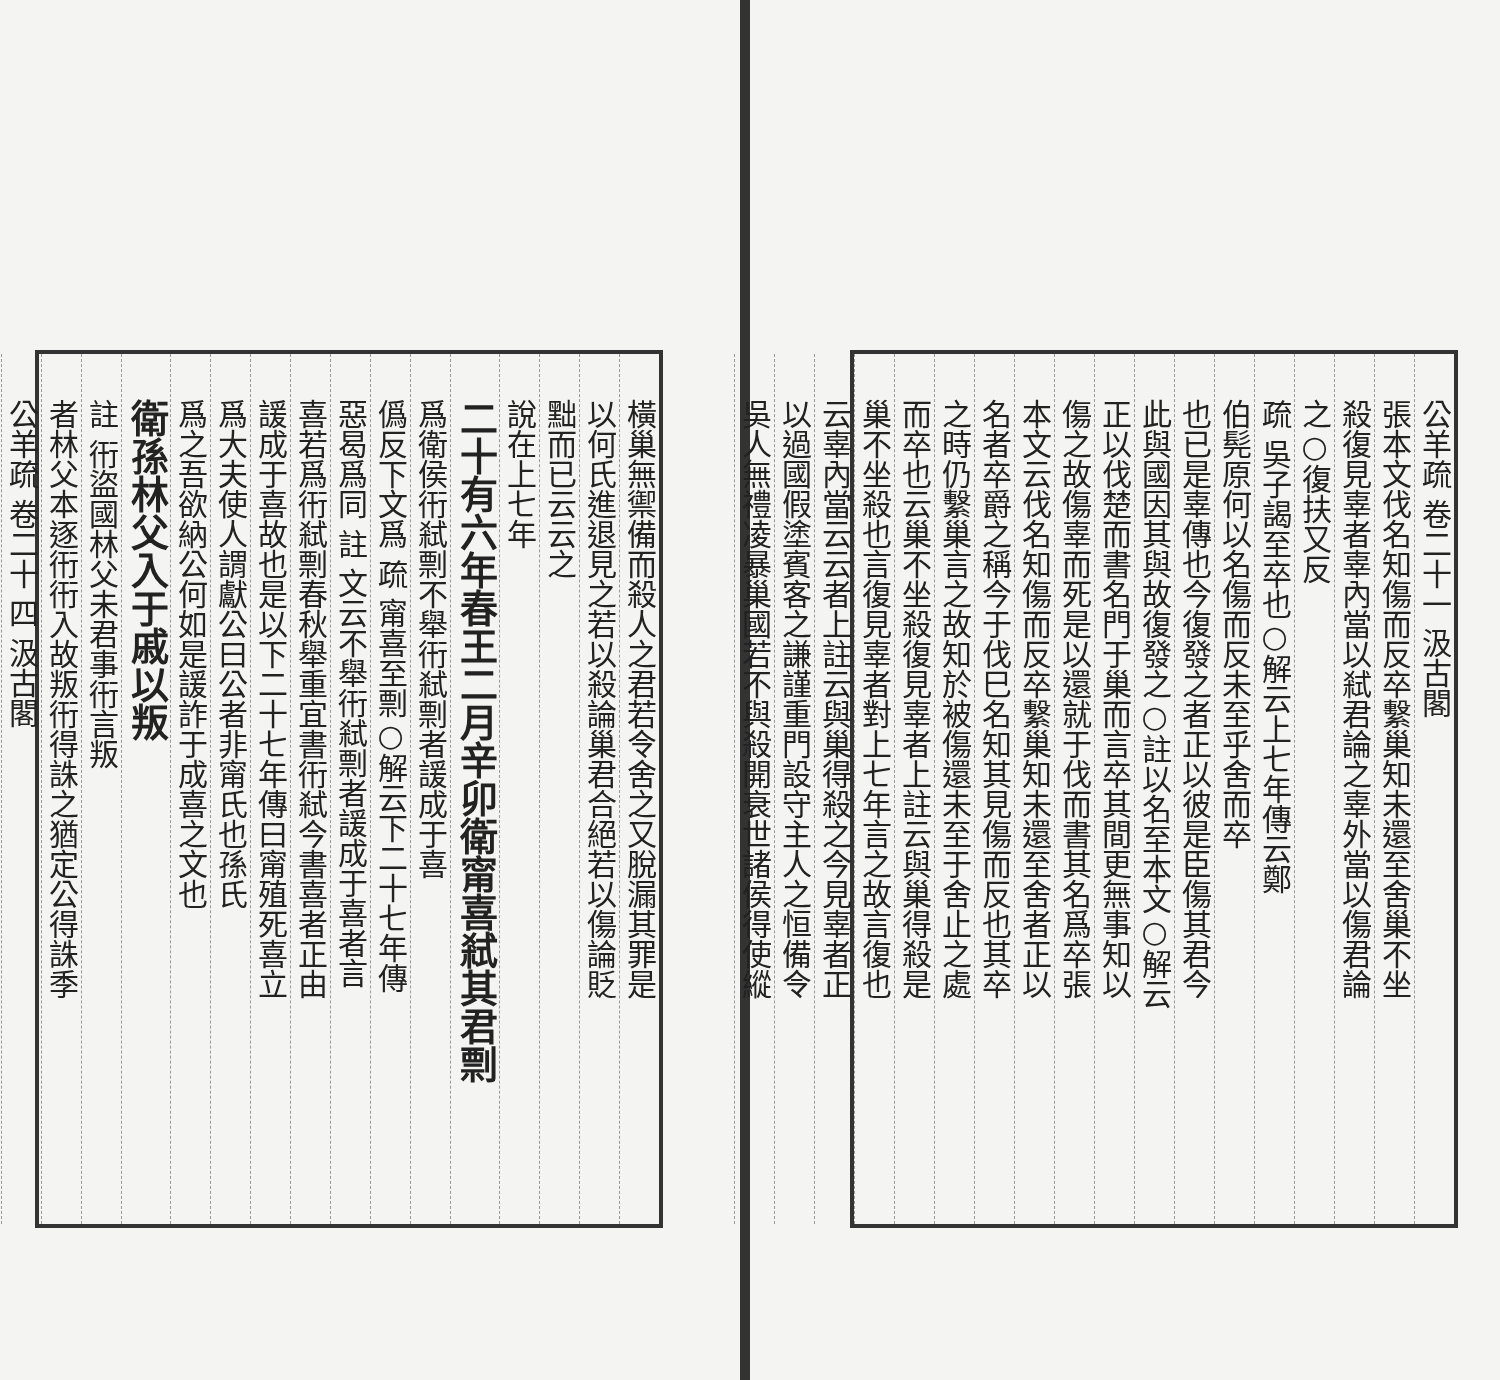橫巢無禦備而殺人之君若令舍之又脫漏其罪是
以何氏進退見之若以殺論巢君合絕若以傷論貶
黜而已云云之
說在上七年
二十有六年春王二月辛卯衛甯喜弒其君剽
爲衛侯衎弒剽不舉衎弒剽者諼成于喜
僞反下文爲 疏 甯喜至剽○解云下二十七年傳
惡曷爲同 註 文云不舉衎弒剽者諼成于喜者言
喜若爲衎弒剽春秋舉重宜書衎弒今書喜者正由
諼成于喜故也是以下二十七年傳曰甯殖死喜立
爲大夫使人謂獻公曰公者非甯氏也孫氏
爲之吾欲納公何如是諼詐于成喜之文也
衛孫林父入于戚以叛
註 衎盜國林父未君事衎言叛
者林父本逐衎衎入故叛衎得誅之猶定公得誅季
公羊疏 卷二十 四 汲古閣
公羊疏 卷二十一 汲古閣
張本文伐名知傷而反卒繫巢知未還至舍巢不坐
殺復見辜者辜內當以弒君論之辜外當以傷君論
之○復扶又反
疏 吳子謁至卒也○解云上七年傳云鄭
伯髡原何以名傷而反未至乎舍而卒
也已是辜傳也今復發之者正以彼是臣傷其君今
此與國因其與故復發之○註以名至本文○解云
正以伐楚而書名門于巢而言卒其間更無事知以
傷之故傷辜而死是以還就于伐而書其名爲卒張
本文云伐名知傷而反卒繫巢知未還至舍者正以
名者卒爵之稱今于伐巳名知其見傷而反也其卒
之時仍繫巢言之故知於被傷還未至于舍止之處
而卒也云巢不坐殺復見辜者上註云與巢得殺是
巢不坐殺也言復見辜者對上七年言之故言復也
云辜內當云云者上註云與巢得殺之今見辜者正
以過國假塗賓客之謙謹重門設守主人之恒備令
吳人無禮凌暴巢國若不與殺開衰世諸侯得使縱